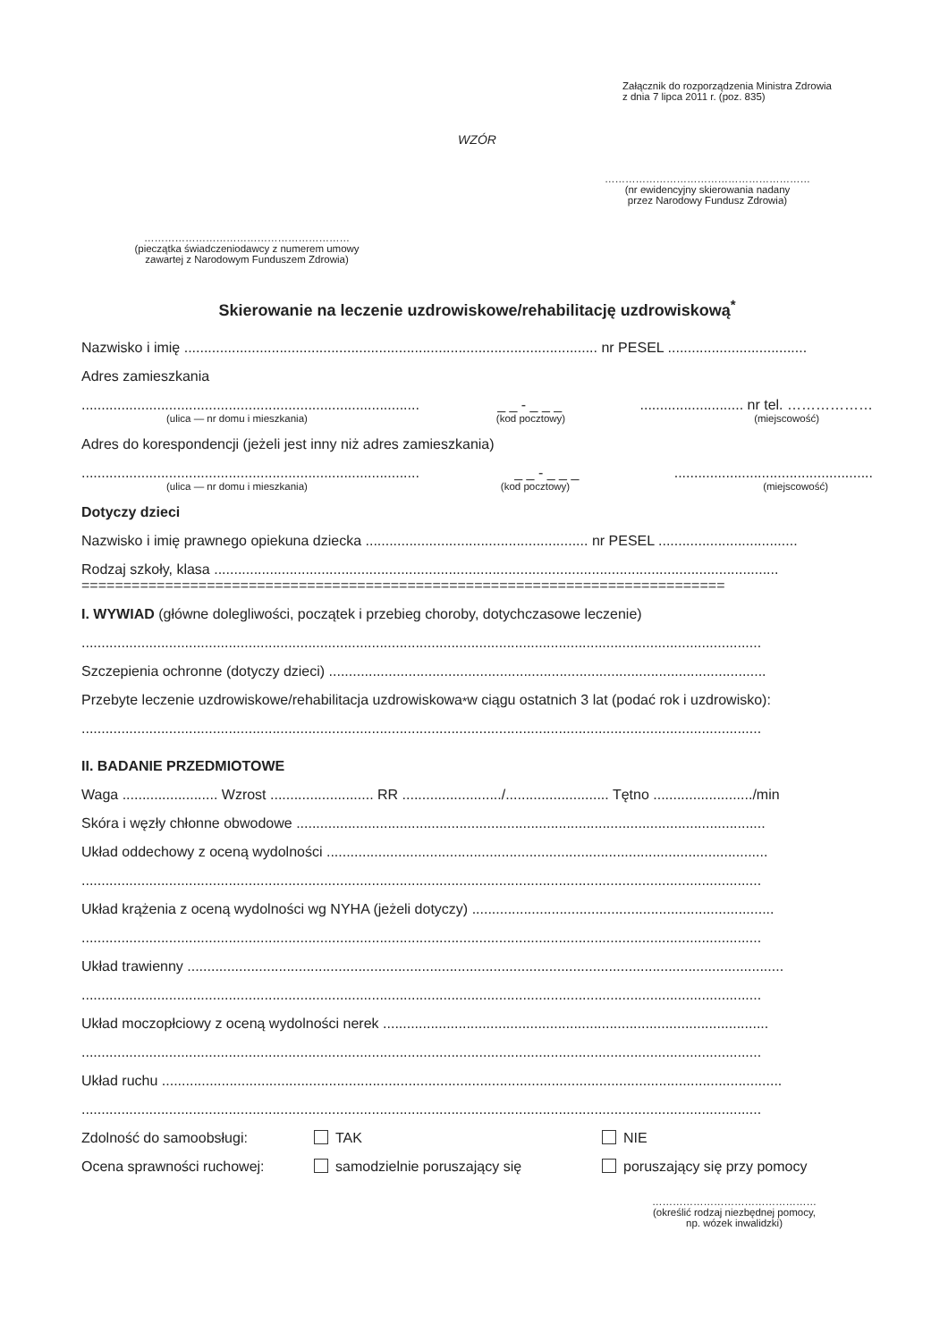Załącznik do rozporządzenia Ministra Zdrowia
z dnia 7 lipca 2011 r. (poz. 835)
WZÓR
……………………………………………………
(nr ewidencyjny skierowania nadany
przez Narodowy Fundusz Zdrowia)
……………………………………………………
(pieczątka świadczeniodawcy z numerem umowy
zawartej z Narodowym Funduszem Zdrowia)
Skierowanie na leczenie uzdrowiskowe/rehabilitację uzdrowiskową<sup>*</sup>
Nazwisko i imię ........................................................................................................ nr PESEL ...................................
Adres zamieszkania
..................................................................................... _ _ - _ _ _.......................... nr tel. ………………
(ulica — nr domu i mieszkania) (kod pocztowy) (miejscowość)
Adres do korespondencji (jeżeli jest inny niż adres zamieszkania)
..................................................................................... _ _ - _ _ _..................................................
(ulica — nr domu i mieszkania) (kod pocztowy) (miejscowość)
Dotyczy dzieci
Nazwisko i imię prawnego opiekuna dziecka ........................................................ nr PESEL ...................................
Rodzaj szkoły, klasa ..............................................................................................................................................
=============================================================================
I. WYWIAD (główne dolegliwości, początek i przebieg choroby, dotychczasowe leczenie)
...........................................................................................................................................................................
Szczepienia ochronne (dotyczy dzieci) ..............................................................................................................
Przebyte leczenie uzdrowiskowe/rehabilitacja uzdrowiskowa<sup>*</sup> w ciągu ostatnich 3 lat (podać rok i uzdrowisko):
...........................................................................................................................................................................
II. BADANIE PRZEDMIOTOWE
Waga ........................ Wzrost .......................... RR ........................./.......................... Tętno ........................./min
Skóra i węzły chłonne obwodowe ......................................................................................................................
Układ oddechowy z oceną wydolności ...............................................................................................................
...........................................................................................................................................................................
Układ krążenia z oceną wydolności wg NYHA (jeżeli dotyczy) ............................................................................
...........................................................................................................................................................................
Układ trawienny ......................................................................................................................................................
...........................................................................................................................................................................
Układ moczopłciowy z oceną wydolności nerek .................................................................................................
...........................................................................................................................................................................
Układ ruchu ............................................................................................................................................................
...........................................................................................................................................................................
Zdolność do samoobsługi: TAK NIE
Ocena sprawności ruchowej: samodzielnie poruszający się poruszający się przy pomocy
…………………………………………
(określić rodzaj niezbędnej pomocy,
np. wózek inwalidzki)